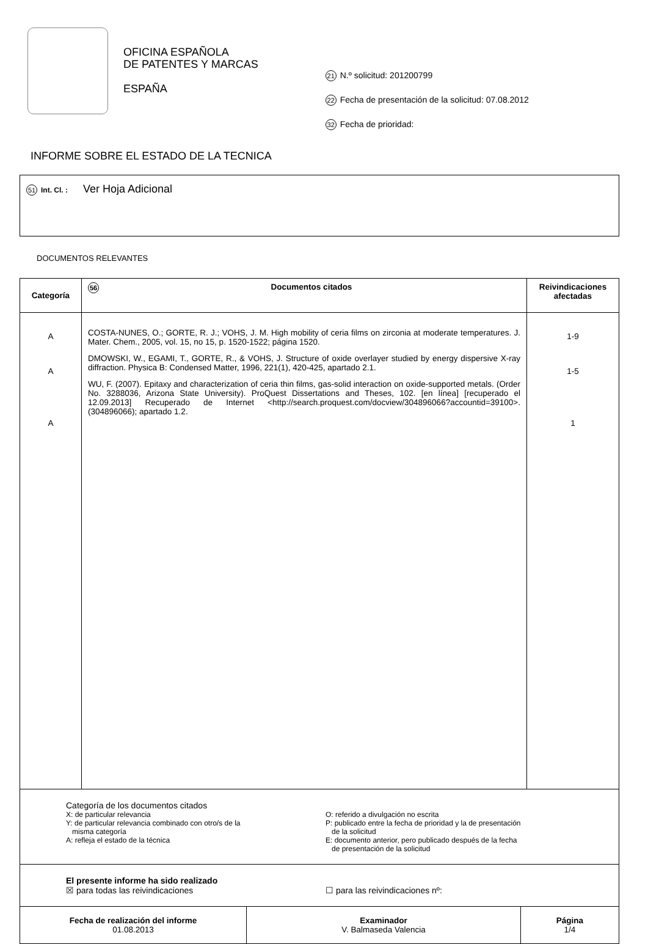OFICINA ESPAÑOLA
DE PATENTES Y MARCAS
ESPAÑA
21 N.º solicitud: 201200799
22 Fecha de presentación de la solicitud: 07.08.2012
32 Fecha de prioridad:
INFORME SOBRE EL ESTADO DE LA TECNICA
51 Int. Cl. : Ver Hoja Adicional
DOCUMENTOS RELEVANTES
| Categoría | 56 Documentos citados | Reivindicaciones afectadas |
| --- | --- | --- |
| A A A | COSTA-NUNES, O.; GORTE, R. J.; VOHS, J. M. High mobility of ceria films on zirconia at moderate temperatures. J. Mater. Chem., 2005, vol. 15, no 15, p. 1520-1522; página 1520. DMOWSKI, W., EGAMI, T., GORTE, R., & VOHS, J. Structure of oxide overlayer studied by energy dispersive X-ray diffraction. Physica B: Condensed Matter, 1996, 221(1), 420-425, apartado 2.1. WU, F. (2007). Epitaxy and characterization of ceria thin films, gas-solid interaction on oxide-supported metals. (Order No. 3288036, Arizona State University). ProQuest Dissertations and Theses, 102. [en línea] [recuperado el 12.09.2013] Recuperado de Internet <http://search.proquest.com/docview/304896066?accountid=39100>. (304896066); apartado 1.2. | 1-9 1-5 1 |
| Categoría de los documentos citados X: de particular relevancia Y: de particular relevancia combinado con otro/s de la misma categoría A: refleja el estado de la técnica O: referido a divulgación no escrita P: publicado entre la fecha de prioridad y la de presentación de la solicitud E: documento anterior, pero publicado después de la fecha de presentación de la solicitud | | |
| El presente informe ha sido realizado ☒ para todas las reivindicaciones ☐ para las reivindicaciones nº: | | |
| Fecha de realización del informe 01.08.2013 | Examinador V. Balmaseda Valencia | Página 1/4 |